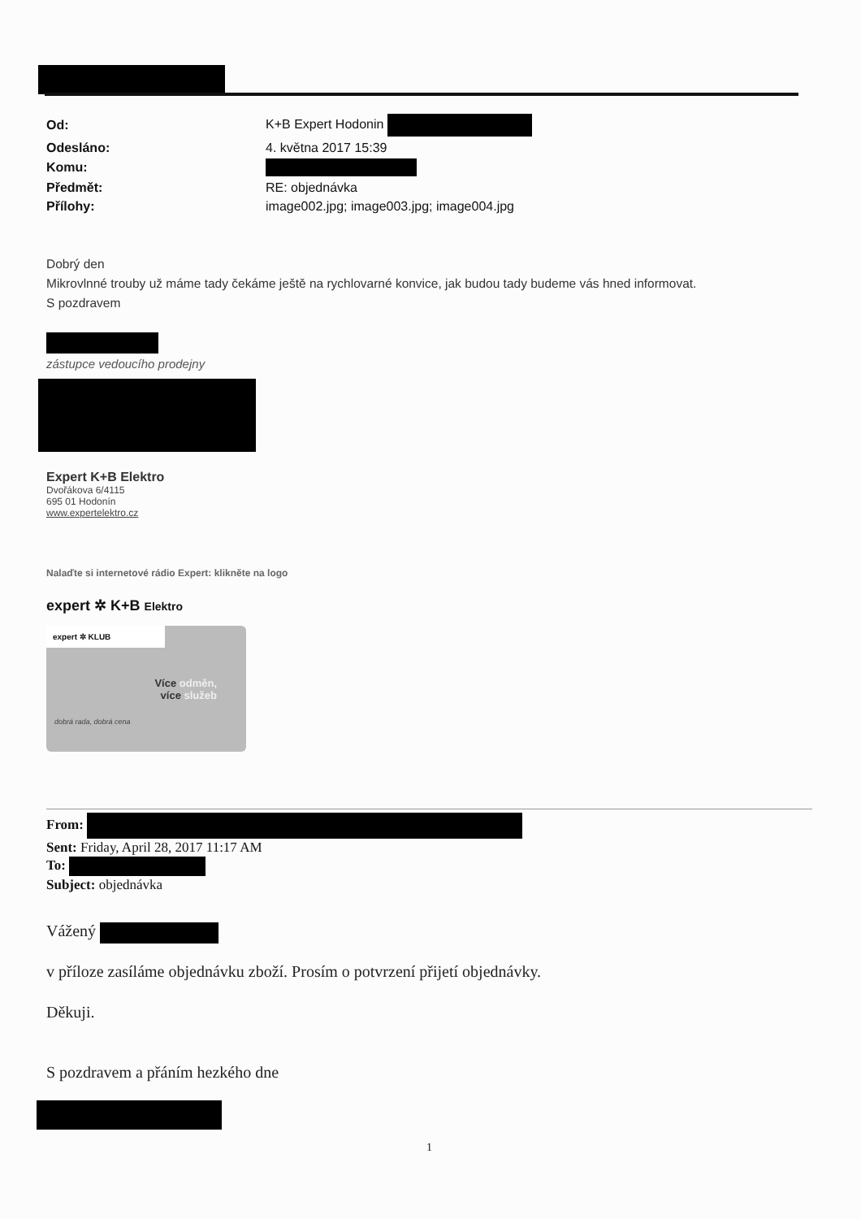| Od: | K+B Expert Hodonin |
| Odesláno: | 4. května 2017 15:39 |
| Komu: | |
| Předmět: | RE: objednávka |
| Přílohy: | image002.jpg; image003.jpg; image004.jpg |
Dobrý den
Mikrovlnné trouby už máme tady čekáme ještě na rychlovarné konvice, jak budou tady budeme vás hned informovat.
S pozdravem
zástupce vedoucího prodejny
Expert K+B Elektro
Dvořákova 6/4115
695 01 Hodonín
www.expertelektro.cz
Nalaďte si internetové rádio Expert: klikněte na logo
expert ✲ K+B Elektro
expert ✲ KLUB
Více odměn,
více služeb
dobrá rada, dobrá cena
From:
Sent: Friday, April 28, 2017 11:17 AM
To:
Subject: objednávka
Vážený
v příloze zasíláme objednávku zboží. Prosím o potvrzení přijetí objednávky.
Děkuji.
S pozdravem a přáním hezkého dne
1